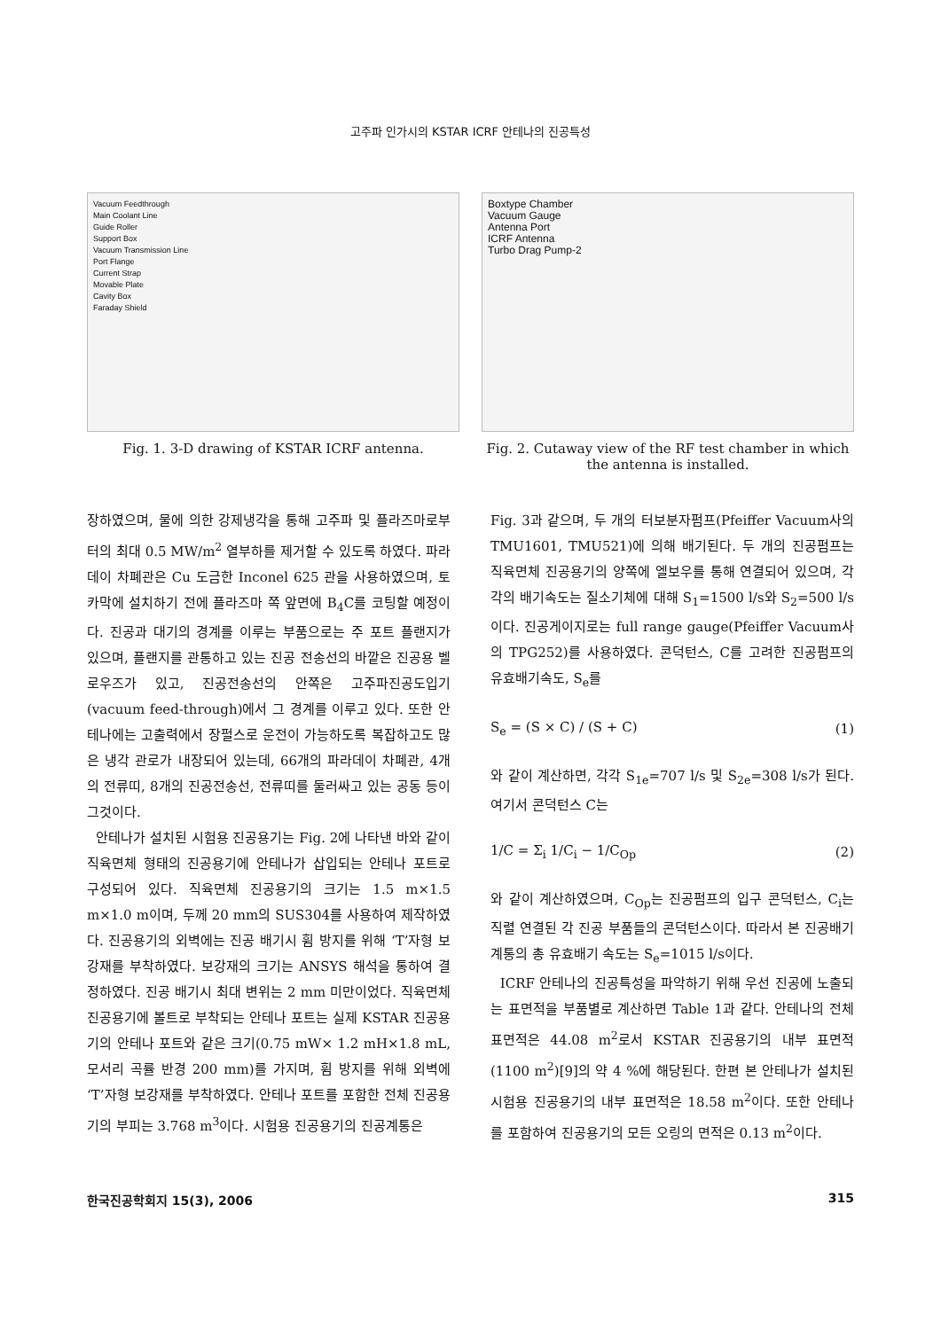고주파 인가시의 KSTAR ICRF 안테나의 진공특성
Vacuum Feedthrough
Main Coolant Line
Guide Roller
Support Box
Vacuum Transmission Line
Port Flange
Current Strap
Movable Plate
Cavity Box
Faraday Shield
Fig. 1. 3-D drawing of KSTAR ICRF antenna.
Boxtype Chamber
Vacuum Gauge
Antenna Port
ICRF Antenna
Turbo Drag Pump-2
Fig. 2. Cutaway view of the RF test chamber in which the antenna is installed.
장하였으며, 물에 의한 강제냉각을 통해 고주파 및 플라즈마로부터의 최대 0.5 MW/m<sup>2</sup> 열부하를 제거할 수 있도록 하였다. 파라데이 차폐관은 Cu 도금한 Inconel 625 관을 사용하였으며, 토카막에 설치하기 전에 플라즈마 쪽 앞면에 B<sub>4</sub>C를 코팅할 예정이다. 진공과 대기의 경계를 이루는 부품으로는 주 포트 플랜지가 있으며, 플랜지를 관통하고 있는 진공 전송선의 바깥은 진공용 벨로우즈가 있고, 진공전송선의 안쪽은 고주파진공도입기(vacuum feed-through)에서 그 경계를 이루고 있다. 또한 안테나에는 고출력에서 장펄스로 운전이 가능하도록 복잡하고도 많은 냉각 관로가 내장되어 있는데, 66개의 파라데이 차폐관, 4개의 전류띠, 8개의 진공전송선, 전류띠를 둘러싸고 있는 공동 등이 그것이다.
안테나가 설치된 시험용 진공용기는 Fig. 2에 나타낸 바와 같이 직육면체 형태의 진공용기에 안테나가 삽입되는 안테나 포트로 구성되어 있다. 직육면체 진공용기의 크기는 1.5 m×1.5 m×1.0 m이며, 두께 20 mm의 SUS304를 사용하여 제작하였다. 진공용기의 외벽에는 진공 배기시 휨 방지를 위해 ‘T’자형 보강재를 부착하였다. 보강재의 크기는 ANSYS 해석을 통하여 결정하였다. 진공 배기시 최대 변위는 2 mm 미만이었다. 직육면체 진공용기에 볼트로 부착되는 안테나 포트는 실제 KSTAR 진공용기의 안테나 포트와 같은 크기(0.75 mW× 1.2 mH×1.8 mL, 모서리 곡률 반경 200 mm)를 가지며, 휨 방지를 위해 외벽에 ‘T’자형 보강재를 부착하였다. 안테나 포트를 포함한 전체 진공용기의 부피는 3.768 m<sup>3</sup>이다. 시험용 진공용기의 진공계통은
Fig. 3과 같으며, 두 개의 터보분자펌프(Pfeiffer Vacuum사의 TMU1601, TMU521)에 의해 배기된다. 두 개의 진공펌프는 직육면체 진공용기의 양쪽에 엘보우를 통해 연결되어 있으며, 각각의 배기속도는 질소기체에 대해 S<sub>1</sub>=1500 l/s와 S<sub>2</sub>=500 l/s이다. 진공게이지로는 full range gauge(Pfeiffer Vacuum사의 TPG252)를 사용하였다. 콘덕턴스, C를 고려한 진공펌프의 유효배기속도, S<sub>e</sub>를
S<sub>e</sub> = (S × C) / (S + C) (1)
와 같이 계산하면, 각각 S<sub>1e</sub>=707 l/s 및 S<sub>2e</sub>=308 l/s가 된다. 여기서 콘덕턴스 C는
1/C = Σ<sub>i</sub> 1/C<sub>i</sub> − 1/C<sub>Op</sub> (2)
와 같이 계산하였으며, C<sub>Op</sub>는 진공펌프의 입구 콘덕턴스, C<sub>i</sub>는 직렬 연결된 각 진공 부품들의 콘덕턴스이다. 따라서 본 진공배기계통의 총 유효배기 속도는 S<sub>e</sub>=1015 l/s이다.
ICRF 안테나의 진공특성을 파악하기 위해 우선 진공에 노출되는 표면적을 부품별로 계산하면 Table 1과 같다. 안테나의 전체 표면적은 44.08 m<sup>2</sup>로서 KSTAR 진공용기의 내부 표면적(1100 m<sup>2</sup>)[9]의 약 4 %에 해당된다. 한편 본 안테나가 설치된 시험용 진공용기의 내부 표면적은 18.58 m<sup>2</sup>이다. 또한 안테나를 포함하여 진공용기의 모든 오링의 면적은 0.13 m<sup>2</sup>이다.
한국진공학회지 15(3), 2006 315